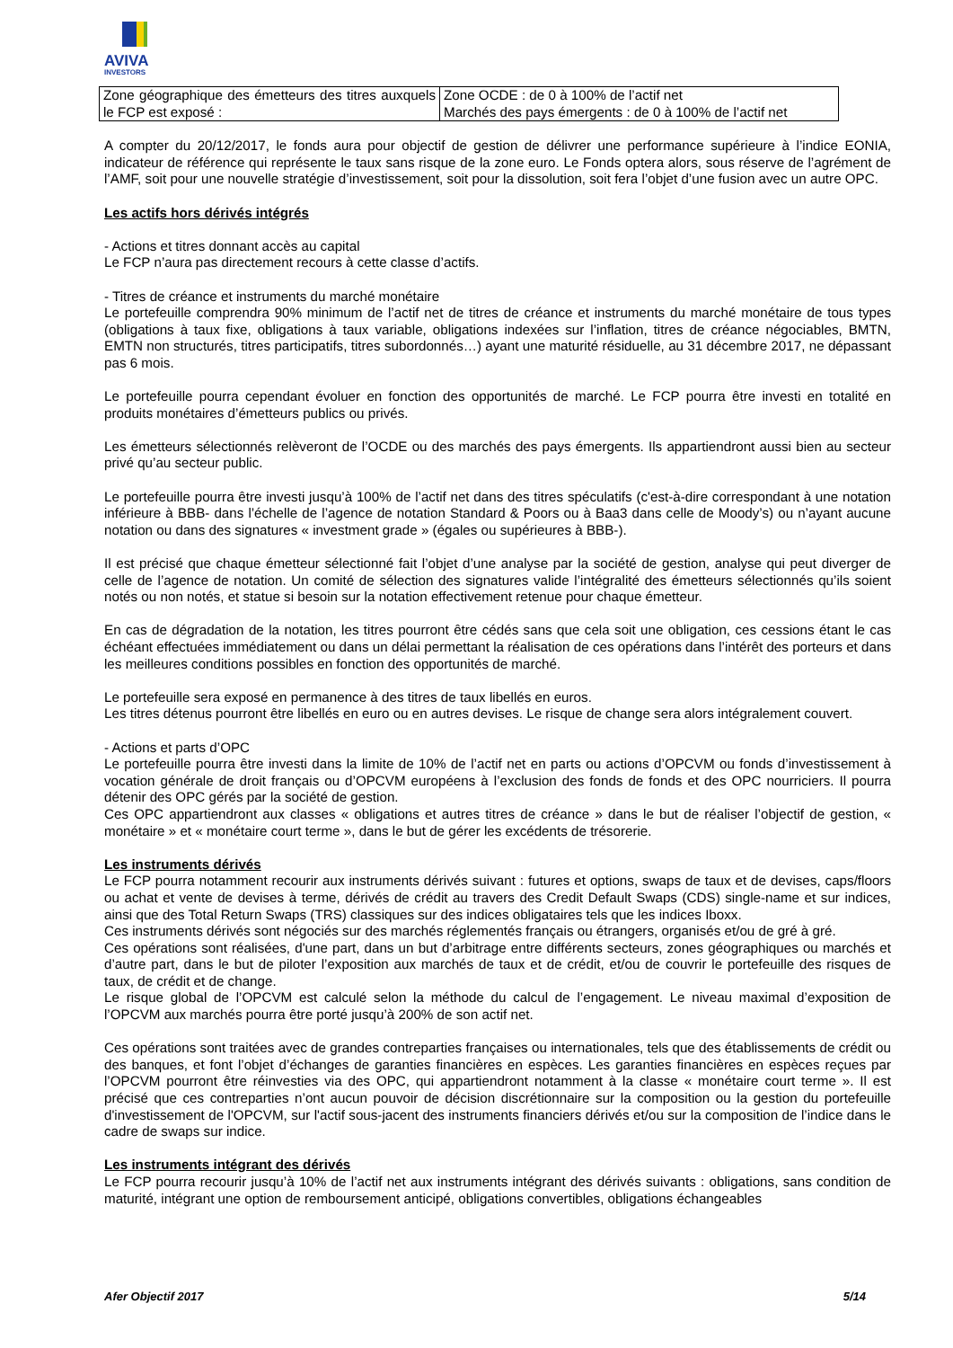AVIVA
INVESTORS
| Zone géographique des émetteurs des titres auxquels le FCP est exposé : | Zone OCDE : de 0 à 100% de l’actif net Marchés des pays émergents : de 0 à 100% de l’actif net |
A compter du 20/12/2017, le fonds aura pour objectif de gestion de délivrer une performance supérieure à l’indice EONIA, indicateur de référence qui représente le taux sans risque de la zone euro. Le Fonds optera alors, sous réserve de l’agrément de l’AMF, soit pour une nouvelle stratégie d’investissement, soit pour la dissolution, soit fera l’objet d’une fusion avec un autre OPC.
Les actifs hors dérivés intégrés
- Actions et titres donnant accès au capital
Le FCP n’aura pas directement recours à cette classe d’actifs.
- Titres de créance et instruments du marché monétaire
Le portefeuille comprendra 90% minimum de l’actif net de titres de créance et instruments du marché monétaire de tous types (obligations à taux fixe, obligations à taux variable, obligations indexées sur l’inflation, titres de créance négociables, BMTN, EMTN non structurés, titres participatifs, titres subordonnés…) ayant une maturité résiduelle, au 31 décembre 2017, ne dépassant pas 6 mois.
Le portefeuille pourra cependant évoluer en fonction des opportunités de marché. Le FCP pourra être investi en totalité en produits monétaires d’émetteurs publics ou privés.
Les émetteurs sélectionnés relèveront de l’OCDE ou des marchés des pays émergents. Ils appartiendront aussi bien au secteur privé qu’au secteur public.
Le portefeuille pourra être investi jusqu’à 100% de l’actif net dans des titres spéculatifs (c'est-à-dire correspondant à une notation inférieure à BBB- dans l’échelle de l’agence de notation Standard & Poors ou à Baa3 dans celle de Moody’s) ou n’ayant aucune notation ou dans des signatures « investment grade » (égales ou supérieures à BBB-).
Il est précisé que chaque émetteur sélectionné fait l’objet d’une analyse par la société de gestion, analyse qui peut diverger de celle de l’agence de notation. Un comité de sélection des signatures valide l’intégralité des émetteurs sélectionnés qu’ils soient notés ou non notés, et statue si besoin sur la notation effectivement retenue pour chaque émetteur.
En cas de dégradation de la notation, les titres pourront être cédés sans que cela soit une obligation, ces cessions étant le cas échéant effectuées immédiatement ou dans un délai permettant la réalisation de ces opérations dans l’intérêt des porteurs et dans les meilleures conditions possibles en fonction des opportunités de marché.
Le portefeuille sera exposé en permanence à des titres de taux libellés en euros.
Les titres détenus pourront être libellés en euro ou en autres devises. Le risque de change sera alors intégralement couvert.
- Actions et parts d’OPC
Le portefeuille pourra être investi dans la limite de 10% de l’actif net en parts ou actions d’OPCVM ou fonds d’investissement à vocation générale de droit français ou d’OPCVM européens à l’exclusion des fonds de fonds et des OPC nourriciers. Il pourra détenir des OPC gérés par la société de gestion.
Ces OPC appartiendront aux classes « obligations et autres titres de créance » dans le but de réaliser l’objectif de gestion, « monétaire » et « monétaire court terme », dans le but de gérer les excédents de trésorerie.
Les instruments dérivés
Le FCP pourra notamment recourir aux instruments dérivés suivant : futures et options, swaps de taux et de devises, caps/floors ou achat et vente de devises à terme, dérivés de crédit au travers des Credit Default Swaps (CDS) single-name et sur indices, ainsi que des Total Return Swaps (TRS) classiques sur des indices obligataires tels que les indices Iboxx.
Ces instruments dérivés sont négociés sur des marchés réglementés français ou étrangers, organisés et/ou de gré à gré.
Ces opérations sont réalisées, d'une part, dans un but d’arbitrage entre différents secteurs, zones géographiques ou marchés et d’autre part, dans le but de piloter l’exposition aux marchés de taux et de crédit, et/ou de couvrir le portefeuille des risques de taux, de crédit et de change.
Le risque global de l’OPCVM est calculé selon la méthode du calcul de l’engagement. Le niveau maximal d’exposition de l’OPCVM aux marchés pourra être porté jusqu’à 200% de son actif net.
Ces opérations sont traitées avec de grandes contreparties françaises ou internationales, tels que des établissements de crédit ou des banques, et font l’objet d’échanges de garanties financières en espèces. Les garanties financières en espèces reçues par l’OPCVM pourront être réinvesties via des OPC, qui appartiendront notamment à la classe « monétaire court terme ». Il est précisé que ces contreparties n’ont aucun pouvoir de décision discrétionnaire sur la composition ou la gestion du portefeuille d'investissement de l'OPCVM, sur l'actif sous-jacent des instruments financiers dérivés et/ou sur la composition de l’indice dans le cadre de swaps sur indice.
Les instruments intégrant des dérivés
Le FCP pourra recourir jusqu’à 10% de l’actif net aux instruments intégrant des dérivés suivants : obligations, sans condition de maturité, intégrant une option de remboursement anticipé, obligations convertibles, obligations échangeables
Afer Objectif 2017 5/14